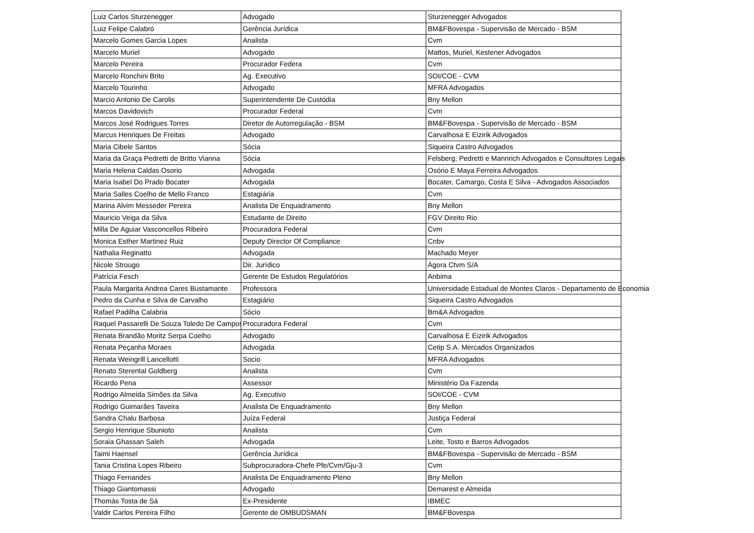| Luiz Carlos Sturzenegger | Advogado | Sturzenegger Advogados |
| Luiz Felipe Calabró | Gerência Jurídica | BM&FBovespa - Supervisão de Mercado - BSM |
| Marcelo Gomes Garcia Lopes | Analista | Cvm |
| Marcelo Muriel | Advogado | Mattos, Muriel, Kestener Advogados |
| Marcelo Pereira | Procurador Federa | Cvm |
| Marcelo Ronchini Brito | Ag. Executivo | SOI/COE - CVM |
| Marcelo Tourinho | Advogado | MFRA Advogados |
| Marcio Antonio De Carolis | Superintendente De Custódia | Bny Mellon |
| Marcos Davidovich | Procurador Federal | Cvm |
| Marcos José Rodrigues Torres | Diretor de Autorregulação - BSM | BM&FBovespa - Supervisão de Mercado - BSM |
| Marcus Henriques De Freitas | Advogado | Carvalhosa E Eizirik Advogados |
| Maria Cibele Santos | Sócia | Siqueira Castro Advogados |
| Maria da Graça Pedretti de Britto Vianna | Sócia | Felsberg, Pedretti e Mannrich Advogados e Consultores Legais |
| Maria Helena Caldas Osorio | Advogada | Osório E Maya Ferreira Advogados |
| Maria Isabel Do Prado Bocater | Advogada | Bocater, Camargo, Costa E Silva - Advogados Associados |
| Maria Salles Coelho de Mello Franco | Estagiária | Cvm |
| Marina Alvim Messeder Pereira | Analista De Enquadramento | Bny Mellon |
| Mauricio Veiga da Silva | Estudante de Direito | FGV Direito Rio |
| Milla De Aguiar Vasconcellos Ribeiro | Procuradora Federal | Cvm |
| Monica Esther Martinez Ruiz | Deputy Director Of Compliance | Cnbv |
| Nathalia Reginatto | Advogada | Machado Meyer |
| Nicole Strougo | Dir. Jurídico | Ágora Ctvm S/A |
| Patrícia Fesch | Gerente De Estudos Regulatórios | Anbima |
| Paula Margarita Andrea Cares Bustamante | Professora | Universidade Estadual de Montes Claros - Departamento de Economia |
| Pedro da Cunha e Silva de Carvalho | Estagiário | Siqueira Castro Advogados |
| Rafael Padilha Calabria | Sócio | Bm&A Advogados |
| Raquel Passarelli De Souza Toledo De Campos | Procuradora Federal | Cvm |
| Renata Brandão Moritz Serpa Coelho | Advogado | Carvalhosa E Eizirik Advogados |
| Renata Peçanha Moraes | Advogada | Cetip S.A. Mercados Organizados |
| Renata Weingrill Lancellotti | Socio | MFRA Advogados |
| Renato Sterental Goldberg | Analista | Cvm |
| Ricardo Pena | Assessor | Ministério Da Fazenda |
| Rodrigo Almeida Simões da Silva | Ag. Executivo | SOI/COE - CVM |
| Rodrigo Guimarães Taveira | Analista De Enquadramento | Bny Mellon |
| Sandra Chalu Barbosa | Juíza Federal | Justiça Federal |
| Sergio Henrique Sbunioto | Analista | Cvm |
| Soraia Ghassan Saleh | Advogada | Leite, Tosto e Barros Advogados |
| Taimi Haensel | Gerência Jurídica | BM&FBovespa - Supervisão de Mercado - BSM |
| Tania Cristina Lopes Ribeiro | Subprocuradora-Chefe Pfe/Cvm/Gju-3 | Cvm |
| Thiago Fernandes | Analista De Enquadramento Pleno | Bny Mellon |
| Thiago Giantomassi | Advogado | Demarest e Almeida |
| Thomás Tosta de Sá | Ex-Presidente | IBMEC |
| Valdir Carlos Pereira Filho | Gerente de OMBUDSMAN | BM&FBovespa |